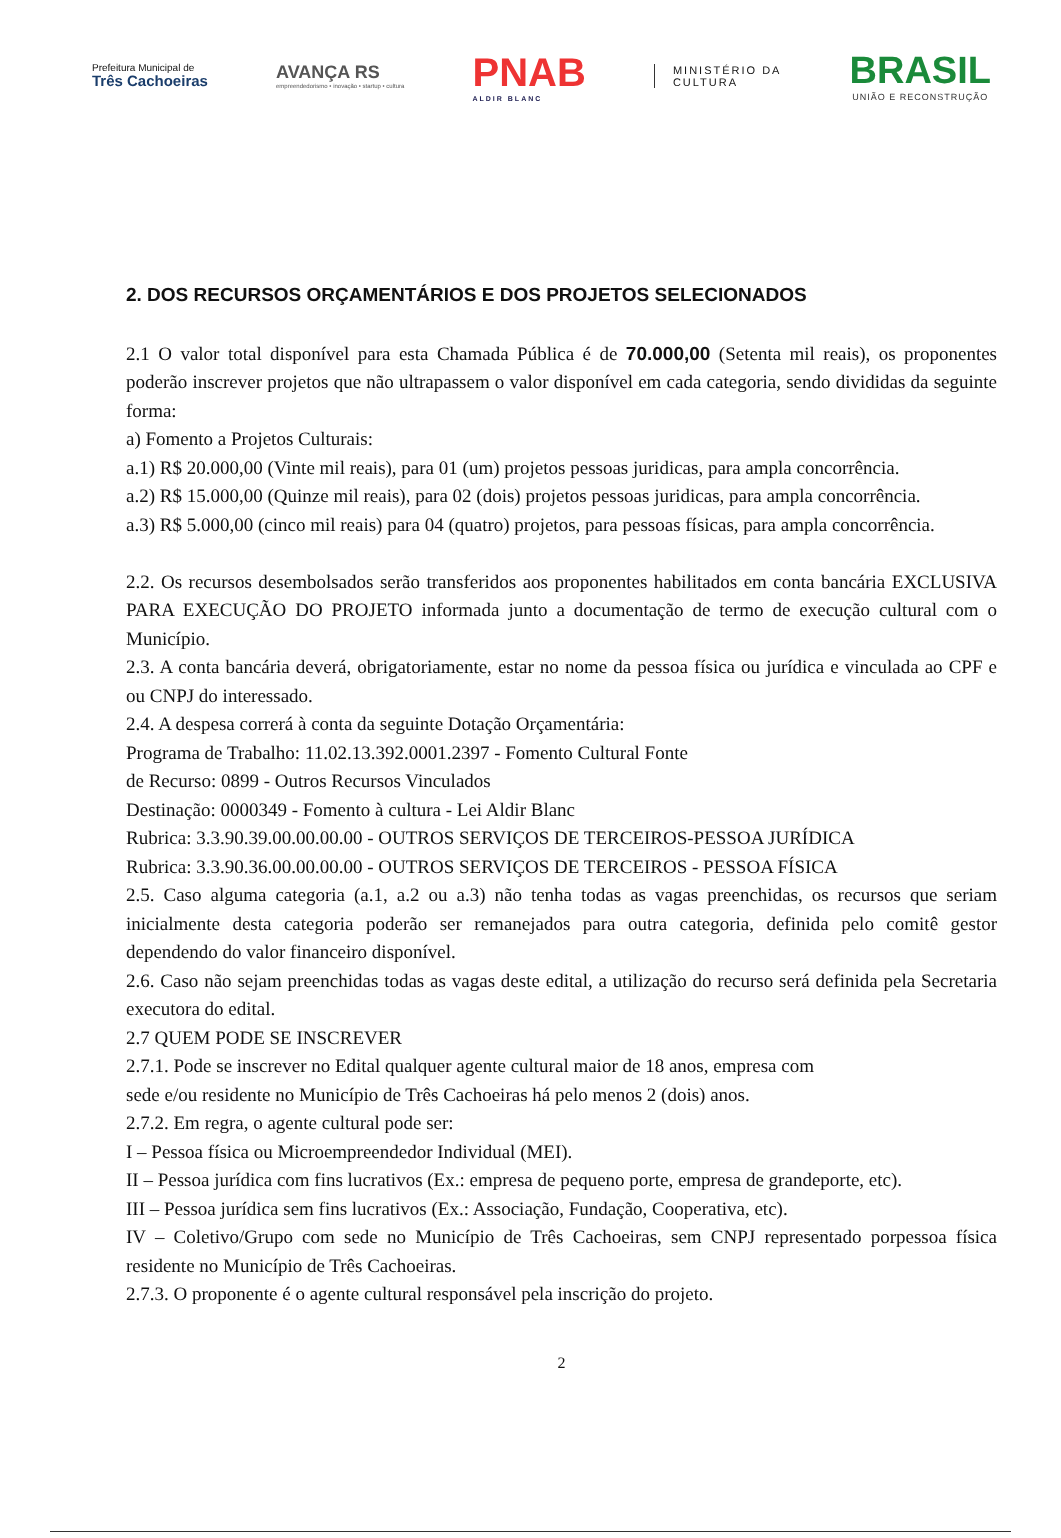Prefeitura Municipal de
Três Cachoeiras
AVANÇA RS
empreendedorismo • inovação • startup • cultura
PNAB
ALDIR BLANC
MINISTÉRIO DA
CULTURA
BRASIL
UNIÃO E RECONSTRUÇÃO
2. DOS RECURSOS ORÇAMENTÁRIOS E DOS PROJETOS SELECIONADOS
2.1 O valor total disponível para esta Chamada Pública é de 70.000,00 (Setenta mil reais), os proponentes poderão inscrever projetos que não ultrapassem o valor disponível em cada categoria, sendo divididas da seguinte forma:
a) Fomento a Projetos Culturais:
a.1) R$ 20.000,00 (Vinte mil reais), para 01 (um) projetos pessoas juridicas, para ampla concorrência.
a.2) R$ 15.000,00 (Quinze mil reais), para 02 (dois) projetos pessoas juridicas, para ampla concorrência.
a.3) R$ 5.000,00 (cinco mil reais) para 04 (quatro) projetos, para pessoas físicas, para ampla concorrência.
2.2. Os recursos desembolsados serão transferidos aos proponentes habilitados em conta bancária EXCLUSIVA PARA EXECUÇÃO DO PROJETO informada junto a documentação de termo de execução cultural com o Município.
2.3. A conta bancária deverá, obrigatoriamente, estar no nome da pessoa física ou jurídica e vinculada ao CPF e ou CNPJ do interessado.
2.4. A despesa correrá à conta da seguinte Dotação Orçamentária:
Programa de Trabalho: 11.02.13.392.0001.2397 - Fomento Cultural Fonte
de Recurso: 0899 - Outros Recursos Vinculados
Destinação: 0000349 - Fomento à cultura - Lei Aldir Blanc
Rubrica: 3.3.90.39.00.00.00.00 - OUTROS SERVIÇOS DE TERCEIROS-PESSOA JURÍDICA
Rubrica: 3.3.90.36.00.00.00.00 - OUTROS SERVIÇOS DE TERCEIROS - PESSOA FÍSICA
2.5. Caso alguma categoria (a.1, a.2 ou a.3) não tenha todas as vagas preenchidas, os recursos que seriam inicialmente desta categoria poderão ser remanejados para outra categoria, definida pelo comitê gestor dependendo do valor financeiro disponível.
2.6. Caso não sejam preenchidas todas as vagas deste edital, a utilização do recurso será definida pela Secretaria executora do edital.
2.7 QUEM PODE SE INSCREVER
2.7.1. Pode se inscrever no Edital qualquer agente cultural maior de 18 anos, empresa com
sede e/ou residente no Município de Três Cachoeiras há pelo menos 2 (dois) anos.
2.7.2. Em regra, o agente cultural pode ser:
I – Pessoa física ou Microempreendedor Individual (MEI).
II – Pessoa jurídica com fins lucrativos (Ex.: empresa de pequeno porte, empresa de grandeporte, etc).
III – Pessoa jurídica sem fins lucrativos (Ex.: Associação, Fundação, Cooperativa, etc).
IV – Coletivo/Grupo com sede no Município de Três Cachoeiras, sem CNPJ representado porpessoa física residente no Município de Três Cachoeiras.
2.7.3. O proponente é o agente cultural responsável pela inscrição do projeto.
2